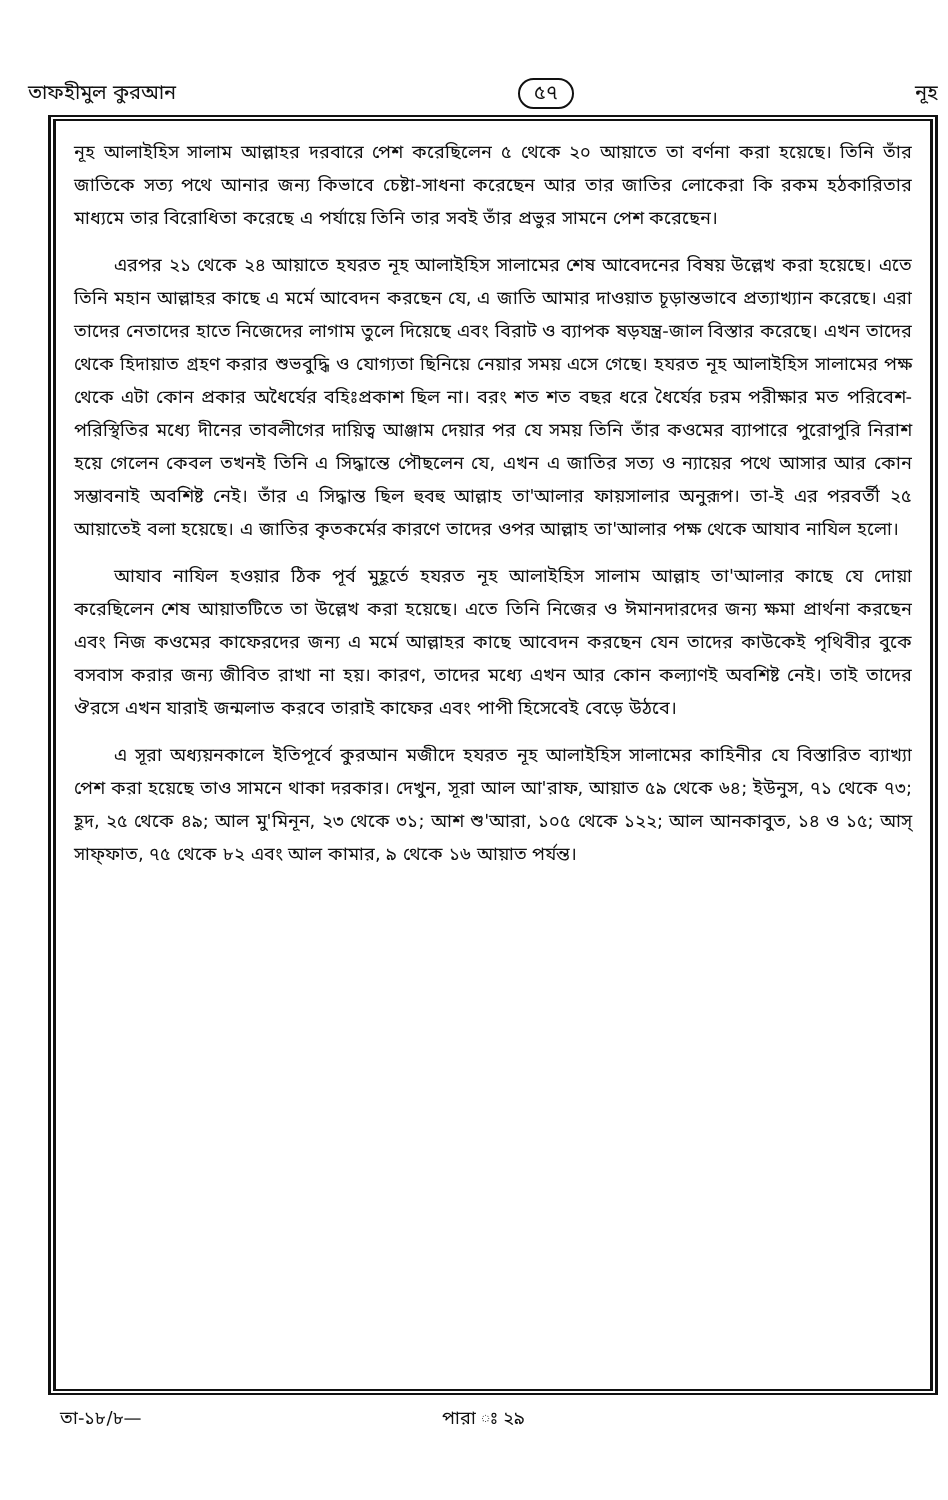তাফহীমুল কুরআন ৫৭ নূহ
নূহ আলাইহিস সালাম আল্লাহর দরবারে পেশ করেছিলেন ৫ থেকে ২০ আয়াতে তা বর্ণনা করা হয়েছে। তিনি তাঁর জাতিকে সত্য পথে আনার জন্য কিভাবে চেষ্টা-সাধনা করেছেন আর তার জাতির লোকেরা কি রকম হঠকারিতার মাধ্যমে তার বিরোধিতা করেছে এ পর্যায়ে তিনি তার সবই তাঁর প্রভুর সামনে পেশ করেছেন।
এরপর ২১ থেকে ২৪ আয়াতে হযরত নূহ আলাইহিস সালামের শেষ আবেদনের বিষয় উল্লেখ করা হয়েছে। এতে তিনি মহান আল্লাহর কাছে এ মর্মে আবেদন করছেন যে, এ জাতি আমার দাওয়াত চূড়ান্তভাবে প্রত্যাখ্যান করেছে। এরা তাদের নেতাদের হাতে নিজেদের লাগাম তুলে দিয়েছে এবং বিরাট ও ব্যাপক ষড়যন্ত্র-জাল বিস্তার করেছে। এখন তাদের থেকে হিদায়াত গ্রহণ করার শুভবুদ্ধি ও যোগ্যতা ছিনিয়ে নেয়ার সময় এসে গেছে। হযরত নূহ আলাইহিস সালামের পক্ষ থেকে এটা কোন প্রকার অধৈর্যের বহিঃপ্রকাশ ছিল না। বরং শত শত বছর ধরে ধৈর্যের চরম পরীক্ষার মত পরিবেশ-পরিস্থিতির মধ্যে দীনের তাবলীগের দায়িত্ব আঞ্জাম দেয়ার পর যে সময় তিনি তাঁর কওমের ব্যাপারে পুরোপুরি নিরাশ হয়ে গেলেন কেবল তখনই তিনি এ সিদ্ধান্তে পৌছলেন যে, এখন এ জাতির সত্য ও ন্যায়ের পথে আসার আর কোন সম্ভাবনাই অবশিষ্ট নেই। তাঁর এ সিদ্ধান্ত ছিল হুবহু আল্লাহ তা'আলার ফায়সালার অনুরূপ। তা-ই এর পরবর্তী ২৫ আয়াতেই বলা হয়েছে। এ জাতির কৃতকর্মের কারণে তাদের ওপর আল্লাহ তা'আলার পক্ষ থেকে আযাব নাযিল হলো।
আযাব নাযিল হওয়ার ঠিক পূর্ব মুহূর্তে হযরত নূহ আলাইহিস সালাম আল্লাহ তা'আলার কাছে যে দোয়া করেছিলেন শেষ আয়াতটিতে তা উল্লেখ করা হয়েছে। এতে তিনি নিজের ও ঈমানদারদের জন্য ক্ষমা প্রার্থনা করছেন এবং নিজ কওমের কাফেরদের জন্য এ মর্মে আল্লাহর কাছে আবেদন করছেন যেন তাদের কাউকেই পৃথিবীর বুকে বসবাস করার জন্য জীবিত রাখা না হয়। কারণ, তাদের মধ্যে এখন আর কোন কল্যাণই অবশিষ্ট নেই। তাই তাদের ঔরসে এখন যারাই জন্মলাভ করবে তারাই কাফের এবং পাপী হিসেবেই বেড়ে উঠবে।
এ সূরা অধ্যয়নকালে ইতিপূর্বে কুরআন মজীদে হযরত নূহ আলাইহিস সালামের কাহিনীর যে বিস্তারিত ব্যাখ্যা পেশ করা হয়েছে তাও সামনে থাকা দরকার। দেখুন, সূরা আল আ'রাফ, আয়াত ৫৯ থেকে ৬৪; ইউনুস, ৭১ থেকে ৭৩; হূদ, ২৫ থেকে ৪৯; আল মু'মিনূন, ২৩ থেকে ৩১; আশ শু'আরা, ১০৫ থেকে ১২২; আল আনকাবুত, ১৪ ও ১৫; আস্ সাফ্ফাত, ৭৫ থেকে ৮২ এবং আল কামার, ৯ থেকে ১৬ আয়াত পর্যন্ত।
তা-১৮/৮— পারা ঃ ২৯